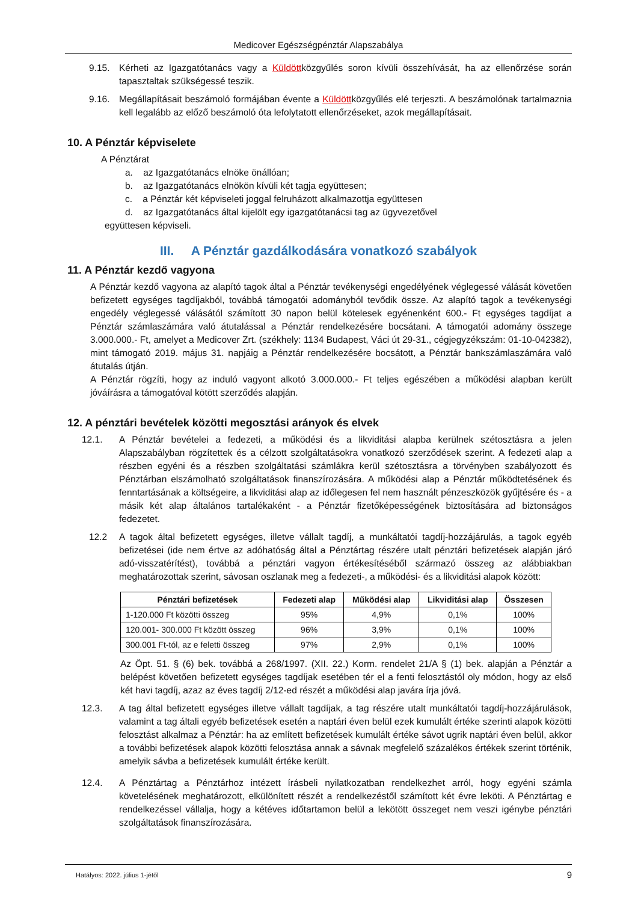Medicover Egészségpénztár Alapszabálya
9.15. Kérheti az Igazgatótanács vagy a Küldöttközgyűlés soron kívüli összehívását, ha az ellenőrzése során tapasztaltak szükségessé teszik.
9.16. Megállapításait beszámoló formájában évente a Küldöttközgyűlés elé terjeszti. A beszámolónak tartalmaznia kell legalább az előző beszámoló óta lefolytatott ellenőrzéseket, azok megállapításait.
10. A Pénztár képviselete
A Pénztárat
a. az Igazgatótanács elnöke önállóan;
b. az Igazgatótanács elnökön kívüli két tagja együttesen;
c. a Pénztár két képviseleti joggal felruházott alkalmazottja együttesen
d. az Igazgatótanács által kijelölt egy igazgatótanácsi tag az ügyvezetővel
együttesen képviseli.
III. A Pénztár gazdálkodására vonatkozó szabályok
11. A Pénztár kezdő vagyona
A Pénztár kezdő vagyona az alapító tagok által a Pénztár tevékenységi engedélyének véglegessé válását követően befizetett egységes tagdíjakból, továbbá támogatói adományból tevődik össze. Az alapító tagok a tevékenységi engedély véglegessé válásától számított 30 napon belül kötelesek egyénenként 600.- Ft egységes tagdíjat a Pénztár számlaszámára való átutalással a Pénztár rendelkezésére bocsátani. A támogatói adomány összege 3.000.000.- Ft, amelyet a Medicover Zrt. (székhely: 1134 Budapest, Váci út 29-31., cégjegyzékszám: 01-10-042382), mint támogató 2019. május 31. napjáig a Pénztár rendelkezésére bocsátott, a Pénztár bankszámlaszámára való átutalás útján.
A Pénztár rögzíti, hogy az induló vagyont alkotó 3.000.000.- Ft teljes egészében a működési alapban került jóváírásra a támogatóval kötött szerződés alapján.
12. A pénztári bevételek közötti megosztási arányok és elvek
12.1. A Pénztár bevételei a fedezeti, a működési és a likviditási alapba kerülnek szétosztásra a jelen Alapszabályban rögzítettek és a célzott szolgáltatásokra vonatkozó szerződések szerint. A fedezeti alap a részben egyéni és a részben szolgáltatási számlákra kerül szétosztásra a törvényben szabályozott és Pénztárban elszámolható szolgáltatások finanszírozására. A működési alap a Pénztár működtetésének és fenntartásának a költségeire, a likviditási alap az időlegesen fel nem használt pénzeszközök gyűjtésére és - a másik két alap általános tartalékaként - a Pénztár fizetőképességének biztosítására ad biztonságos fedezetet.
12.2 A tagok által befizetett egységes, illetve vállalt tagdíj, a munkáltatói tagdíj-hozzájárulás, a tagok egyéb befizetései (ide nem értve az adóhatóság által a Pénztártag részére utalt pénztári befizetések alapján járó adó-visszatérítést), továbbá a pénztári vagyon értékesítéséből származó összeg az alábbiakban meghatározottak szerint, sávosan oszlanak meg a fedezeti-, a működési- és a likviditási alapok között:
| Pénztári befizetések | Fedezeti alap | Működési alap | Likviditási alap | Összesen |
| --- | --- | --- | --- | --- |
| 1-120.000 Ft közötti összeg | 95% | 4,9% | 0,1% | 100% |
| 120.001- 300.000 Ft között összeg | 96% | 3,9% | 0,1% | 100% |
| 300.001 Ft-tól, az e feletti összeg | 97% | 2,9% | 0,1% | 100% |
Az Öpt. 51. § (6) bek. továbbá a 268/1997. (XII. 22.) Korm. rendelet 21/A § (1) bek. alapján a Pénztár a belépést követően befizetett egységes tagdíjak esetében tér el a fenti felosztástól oly módon, hogy az első két havi tagdíj, azaz az éves tagdíj 2/12-ed részét a működési alap javára írja jóvá.
12.3. A tag által befizetett egységes illetve vállalt tagdíjak, a tag részére utalt munkáltatói tagdíj-hozzájárulások, valamint a tag általi egyéb befizetések esetén a naptári éven belül ezek kumulált értéke szerinti alapok közötti felosztást alkalmaz a Pénztár: ha az említett befizetések kumulált értéke sávot ugrik naptári éven belül, akkor a további befizetések alapok közötti felosztása annak a sávnak megfelelő százalékos értékek szerint történik, amelyik sávba a befizetések kumulált értéke került.
12.4. A Pénztártag a Pénztárhoz intézett írásbeli nyilatkozatban rendelkezhet arról, hogy egyéni számla követelésének meghatározott, elkülönített részét a rendelkezéstől számított két évre leköti. A Pénztártag e rendelkezéssel vállalja, hogy a kétéves időtartamon belül a lekötött összeget nem veszi igénybe pénztári szolgáltatások finanszírozására.
Hatályos: 2022. július 1-jétől 9